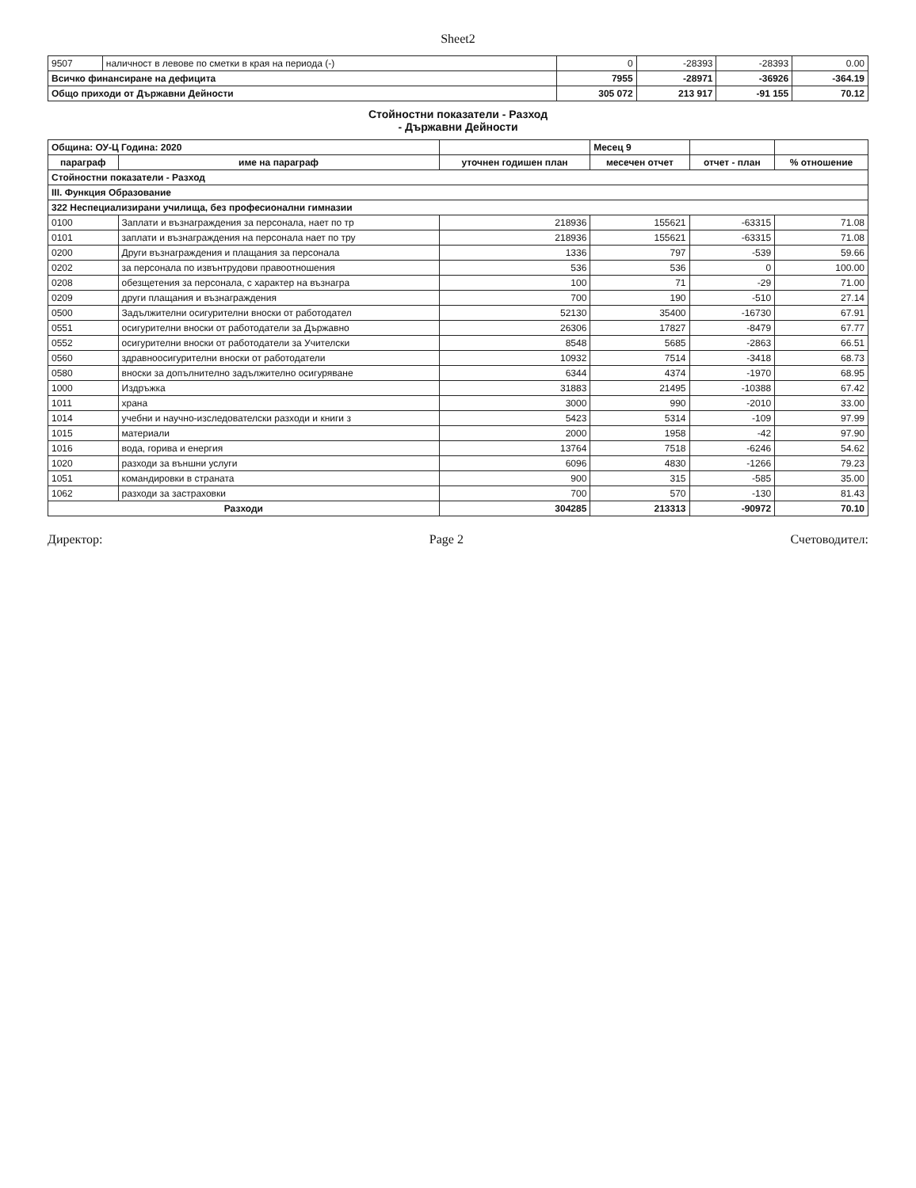Sheet2
| 9507 | наличност в левове по сметки в края на периода (-) | 0 | -28393 | -28393 | 0.00 |
| Всичко финансиране на дефицита | | 7955 | -28971 | -36926 | -364.19 |
| Общо приходи от Държавни Дейности | | 305 072 | 213 917 | -91 155 | 70.12 |
Стойностни показатели - Разход
- Държавни Дейности
| Община: ОУ-Ц Година: 2020 | | | Месец 9 | | |
| параграф | име на параграф | уточнен годишен план | месечен отчет | отчет - план | % отношение |
| Стойностни показатели - Разход | | | | | |
| III. Функция Образование | | | | | |
| 322 Неспециализирани училища, без професионални гимназии | | | | | |
| 0100 | Заплати и възнаграждения за персонала, нает по тр | 218936 | 155621 | -63315 | 71.08 |
| 0101 | заплати и възнаграждения на персонала нает по тру | 218936 | 155621 | -63315 | 71.08 |
| 0200 | Други възнаграждения и плащания за персонала | 1336 | 797 | -539 | 59.66 |
| 0202 | за персонала по извънтрудови правоотношения | 536 | 536 | 0 | 100.00 |
| 0208 | обезщетения за персонала, с характер на възнагра | 100 | 71 | -29 | 71.00 |
| 0209 | други плащания и възнаграждения | 700 | 190 | -510 | 27.14 |
| 0500 | Задължителни осигурителни вноски от работодател | 52130 | 35400 | -16730 | 67.91 |
| 0551 | осигурителни вноски от работодатели за Държавно | 26306 | 17827 | -8479 | 67.77 |
| 0552 | осигурителни вноски от работодатели за Учителски | 8548 | 5685 | -2863 | 66.51 |
| 0560 | здравноосигурителни вноски от работодатели | 10932 | 7514 | -3418 | 68.73 |
| 0580 | вноски за допълнително задължително осигуряване | 6344 | 4374 | -1970 | 68.95 |
| 1000 | Издръжка | 31883 | 21495 | -10388 | 67.42 |
| 1011 | храна | 3000 | 990 | -2010 | 33.00 |
| 1014 | учебни и научно-изследователски разходи и книги з | 5423 | 5314 | -109 | 97.99 |
| 1015 | материали | 2000 | 1958 | -42 | 97.90 |
| 1016 | вода, горива и енергия | 13764 | 7518 | -6246 | 54.62 |
| 1020 | разходи за външни услуги | 6096 | 4830 | -1266 | 79.23 |
| 1051 | командировки в страната | 900 | 315 | -585 | 35.00 |
| 1062 | разходи за застраховки | 700 | 570 | -130 | 81.43 |
| Разходи | | 304285 | 213313 | -90972 | 70.10 |
Директор: Page 2 Счетоводител: